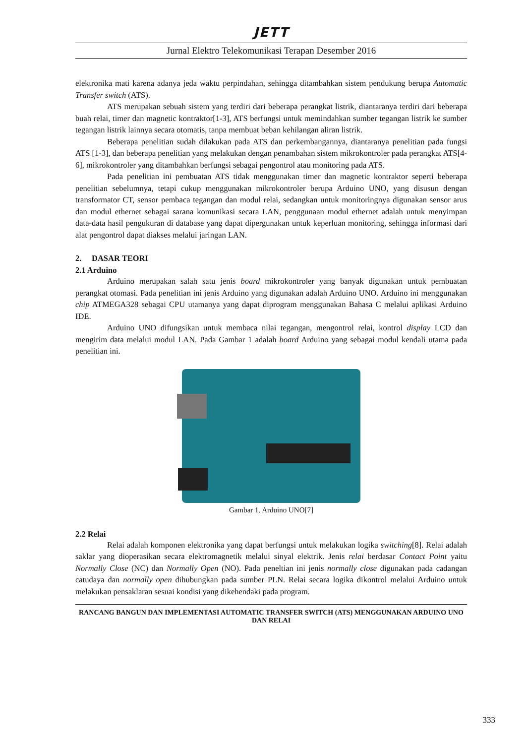JETT
Jurnal Elektro Telekomunikasi Terapan Desember 2016
elektronika mati karena adanya jeda waktu perpindahan, sehingga ditambahkan sistem pendukung berupa Automatic Transfer switch (ATS).
ATS merupakan sebuah sistem yang terdiri dari beberapa perangkat listrik, diantaranya terdiri dari beberapa buah relai, timer dan magnetic kontraktor[1-3], ATS berfungsi untuk memindahkan sumber tegangan listrik ke sumber tegangan listrik lainnya secara otomatis, tanpa membuat beban kehilangan aliran listrik.
Beberapa penelitian sudah dilakukan pada ATS dan perkembangannya, diantaranya penelitian pada fungsi ATS [1-3], dan beberapa penelitian yang melakukan dengan penambahan sistem mikrokontroler pada perangkat ATS[4-6], mikrokontroler yang ditambahkan berfungsi sebagai pengontrol atau monitoring pada ATS.
Pada penelitian ini pembuatan ATS tidak menggunakan timer dan magnetic kontraktor seperti beberapa penelitian sebelumnya, tetapi cukup menggunakan mikrokontroler berupa Arduino UNO, yang disusun dengan transformator CT, sensor pembaca tegangan dan modul relai, sedangkan untuk monitoringnya digunakan sensor arus dan modul ethernet sebagai sarana komunikasi secara LAN, penggunaan modul ethernet adalah untuk menyimpan data-data hasil pengukuran di database yang dapat dipergunakan untuk keperluan monitoring, sehingga informasi dari alat pengontrol dapat diakses melalui jaringan LAN.
2. DASAR TEORI
2.1 Arduino
Arduino merupakan salah satu jenis board mikrokontroler yang banyak digunakan untuk pembuatan perangkat otomasi. Pada penelitian ini jenis Arduino yang digunakan adalah Arduino UNO. Arduino ini menggunakan chip ATMEGA328 sebagai CPU utamanya yang dapat diprogram menggunakan Bahasa C melalui aplikasi Arduino IDE.
Arduino UNO difungsikan untuk membaca nilai tegangan, mengontrol relai, kontrol display LCD dan mengirim data melalui modul LAN. Pada Gambar 1 adalah board Arduino yang sebagai modul kendali utama pada penelitian ini.
Gambar 1. Arduino UNO[7]
2.2 Relai
Relai adalah komponen elektronika yang dapat berfungsi untuk melakukan logika switching[8]. Relai adalah saklar yang dioperasikan secara elektromagnetik melalui sinyal elektrik. Jenis relai berdasar Contact Point yaitu Normally Close (NC) dan Normally Open (NO). Pada peneltian ini jenis normally close digunakan pada cadangan catudaya dan normally open dihubungkan pada sumber PLN. Relai secara logika dikontrol melalui Arduino untuk melakukan pensaklaran sesuai kondisi yang dikehendaki pada program.
RANCANG BANGUN DAN IMPLEMENTASI AUTOMATIC TRANSFER SWITCH (ATS) MENGGUNAKAN ARDUINO UNO DAN RELAI
333